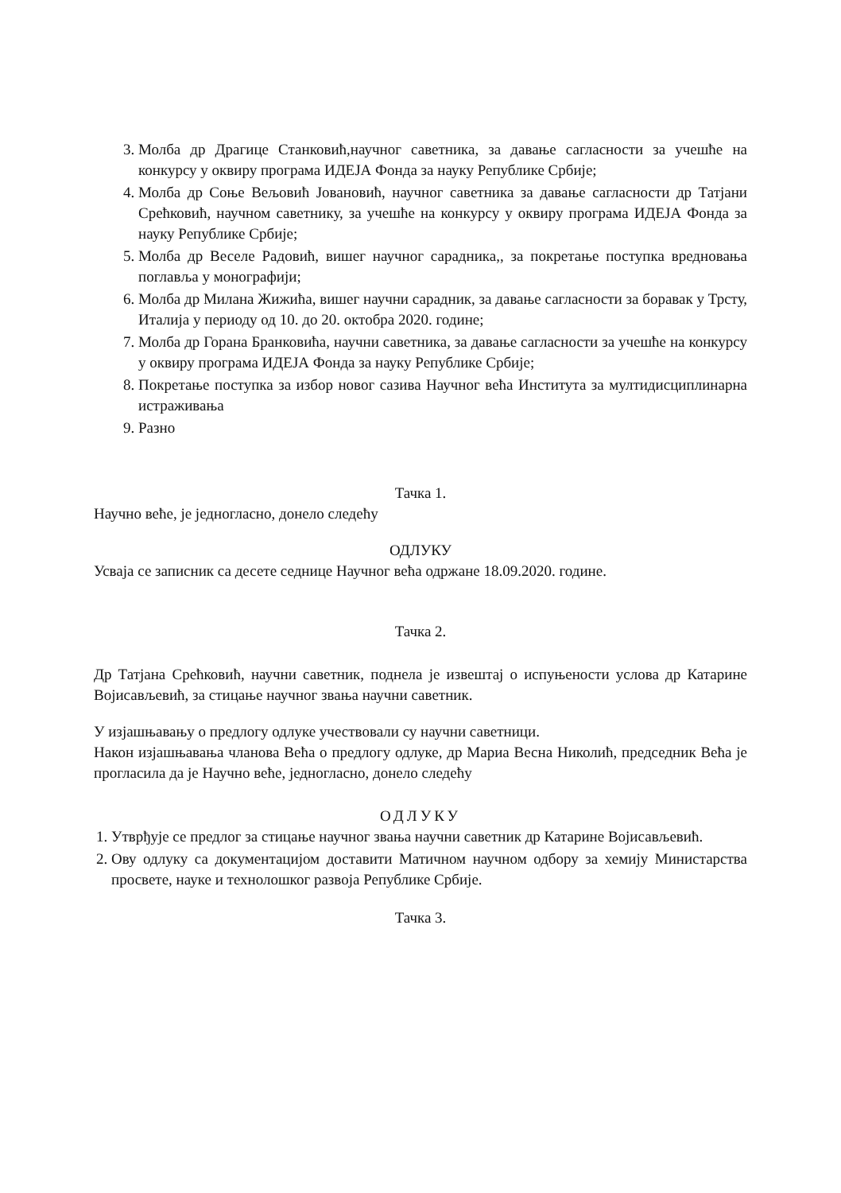3. Молба др Драгице Станковић,научног саветника, за давање сагласности за учешће на конкурсу у оквиру програма ИДЕЈА Фонда за науку Републике Србије;
4. Молба др Соње Вељовић Јовановић, научног саветника за давање сагласности др Татјани Срећковић, научном саветнику, за учешће на конкурсу у оквиру програма ИДЕЈА Фонда за науку Републике Србије;
5. Молба др Веселе Радовић, вишег научног сарадника,, за покретање поступка вредновања поглавља у монографији;
6. Молба др Милана Жижића, вишег научни сарадник, за давање сагласности за боравак у Трсту, Италија у периоду од 10. до 20. октобра 2020. године;
7. Молба др Горана Бранковића, научни саветника, за давање сагласности за учешће на конкурсу у оквиру програма ИДЕЈА Фонда за науку Републике Србије;
8. Покретање поступка за избор новог сазива Научног већа Института за мултидисциплинарна истраживања
9. Разно
Тачка 1.
Научно веће, је једногласно, донело следећу
ОДЛУКУ
Усваја се записник са десете седнице Научног већа одржане 18.09.2020. године.
Тачка 2.
Др Татјана Срећковић, научни саветник, поднела је извештај о испуњености услова др Катарине Војисављевић, за стицање научног звања научни саветник.
У изјашњавању о предлогу одлуке учествовали су научни саветници.
Након изјашњавања чланова Већа о предлогу одлуке, др Мариа Весна Николић, председник Већа је прогласила да је Научно веће, једногласно, донело следећу
ОДЛУКУ
1. Утврђује се предлог за стицање научног звања научни саветник др Катарине Војисављевић.
2. Ову одлуку са документацијом доставити Матичном научном одбору за хемију Министарства просвете, науке и технолошког развоја Републике Србије.
Тачка 3.